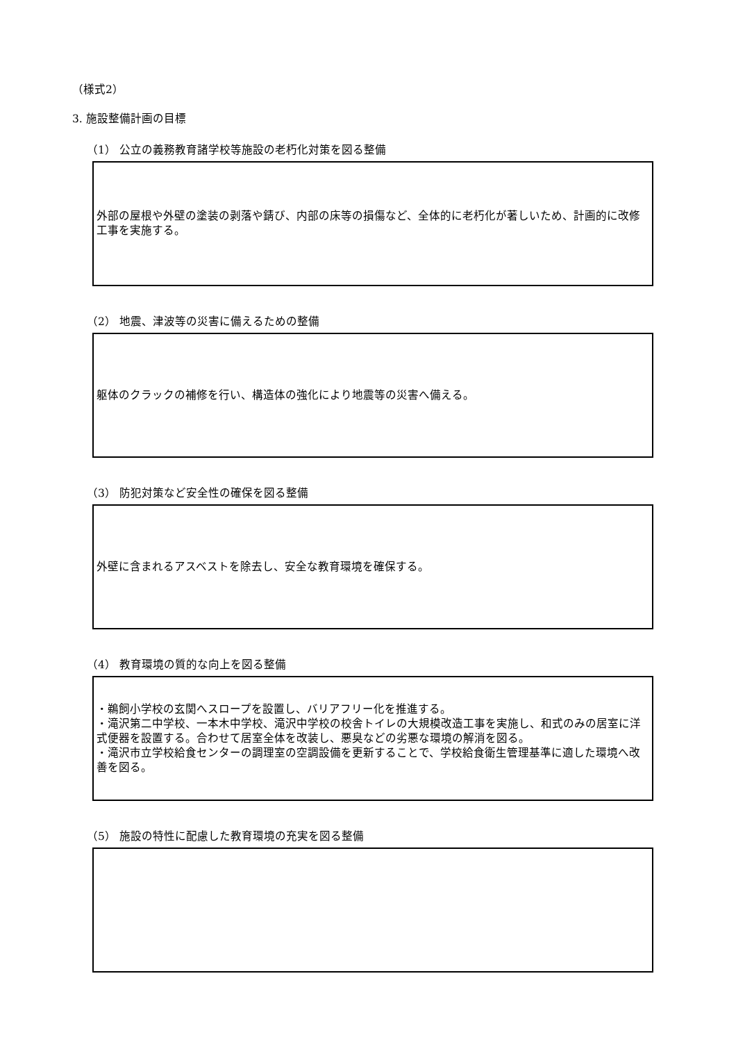（様式2）
3. 施設整備計画の目標
（1） 公立の義務教育諸学校等施設の老朽化対策を図る整備
外部の屋根や外壁の塗装の剥落や錆び、内部の床等の損傷など、全体的に老朽化が著しいため、計画的に改修工事を実施する。
（2） 地震、津波等の災害に備えるための整備
躯体のクラックの補修を行い、構造体の強化により地震等の災害へ備える。
（3） 防犯対策など安全性の確保を図る整備
外壁に含まれるアスベストを除去し、安全な教育環境を確保する。
（4） 教育環境の質的な向上を図る整備
・鵜飼小学校の玄関へスロープを設置し、バリアフリー化を推進する。
・滝沢第二中学校、一本木中学校、滝沢中学校の校舎トイレの大規模改造工事を実施し、和式のみの居室に洋式便器を設置する。合わせて居室全体を改装し、悪臭などの劣悪な環境の解消を図る。
・滝沢市立学校給食センターの調理室の空調設備を更新することで、学校給食衛生管理基準に適した環境へ改善を図る。
（5） 施設の特性に配慮した教育環境の充実を図る整備